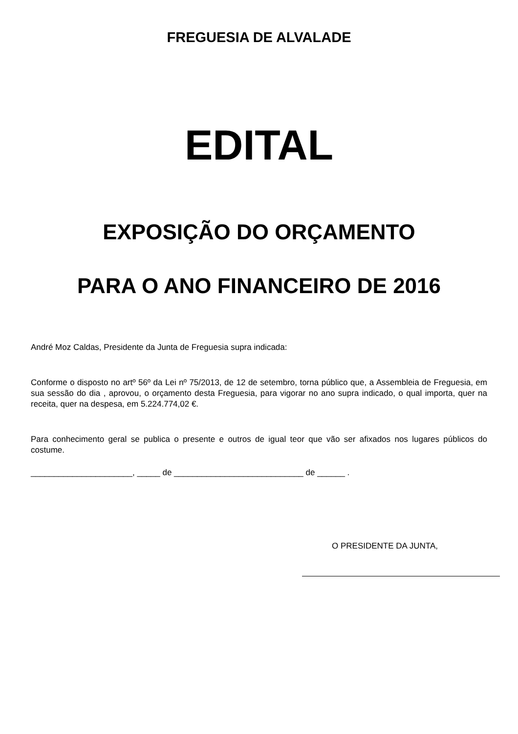FREGUESIA DE ALVALADE
EDITAL
EXPOSIÇÃO DO ORÇAMENTO
PARA O ANO FINANCEIRO DE 2016
André Moz Caldas, Presidente da Junta de Freguesia supra indicada:
Conforme o disposto no artº 56º da Lei nº 75/2013, de 12 de setembro, torna público que, a Assembleia de Freguesia, em sua sessão do dia , aprovou, o orçamento desta Freguesia, para vigorar no ano supra indicado, o qual importa, quer na receita, quer na despesa, em 5.224.774,02 €.
Para conhecimento geral se publica o presente e outros de igual teor que vão ser afixados nos lugares públicos do costume.
______________________, _____ de ____________________________ de ______ .
O PRESIDENTE DA JUNTA,